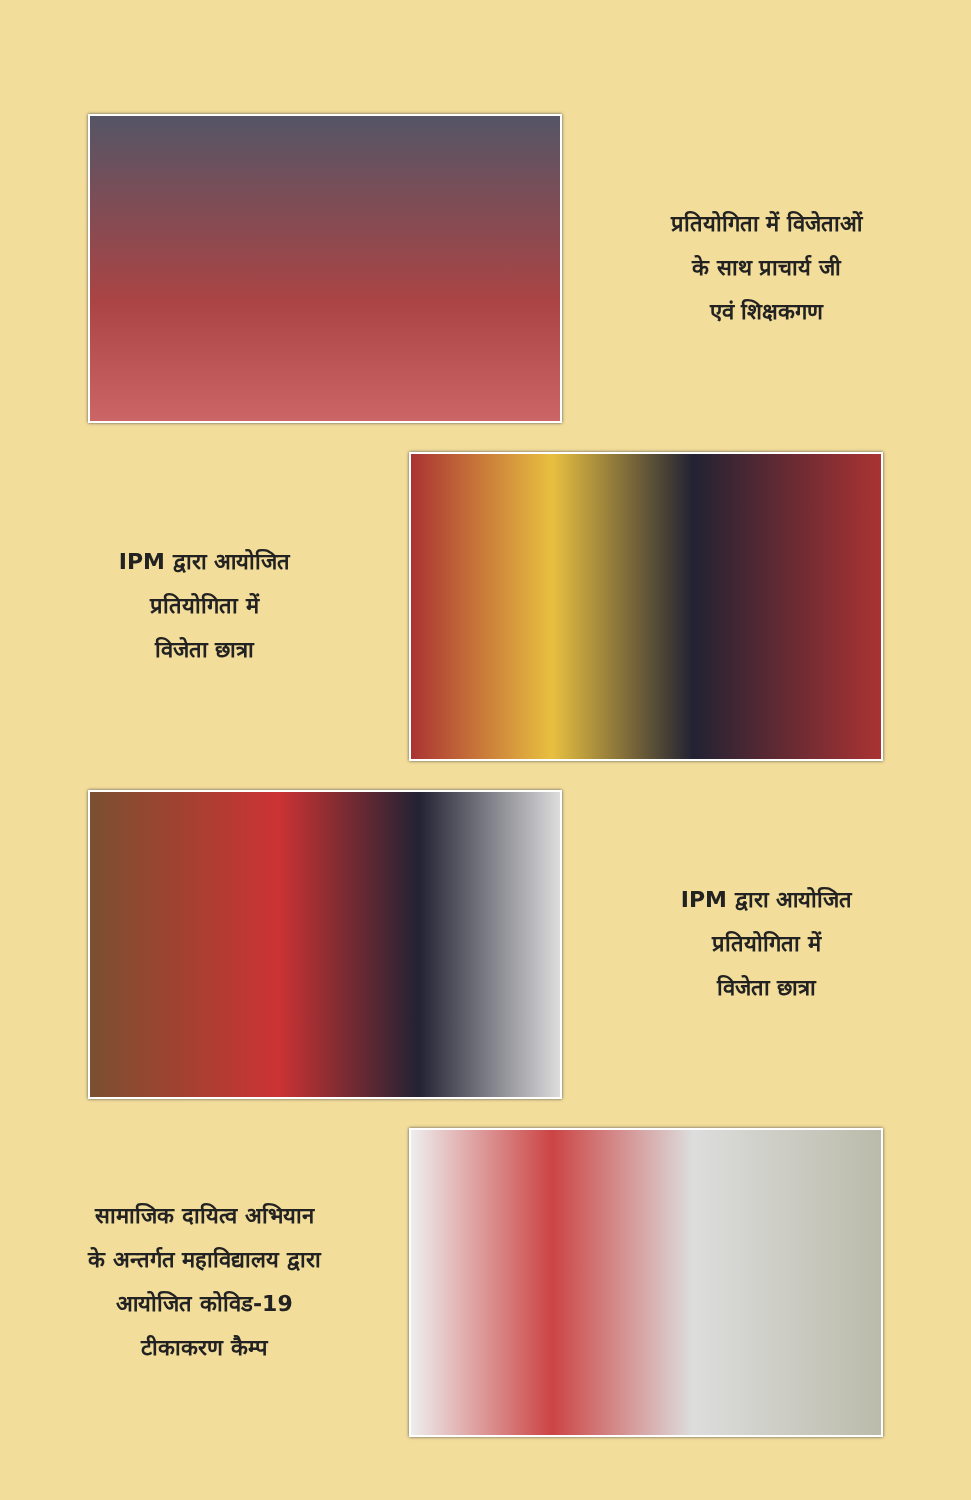प्रतियोगिता में विजेताओं
के साथ प्राचार्य जी
एवं शिक्षकगण
IPM द्वारा आयोजित
प्रतियोगिता में
विजेता छात्रा
IPM द्वारा आयोजित
प्रतियोगिता में
विजेता छात्रा
सामाजिक दायित्व अभियान
के अन्तर्गत महाविद्यालय द्वारा
आयोजित कोविड-19
टीकाकरण कैम्प